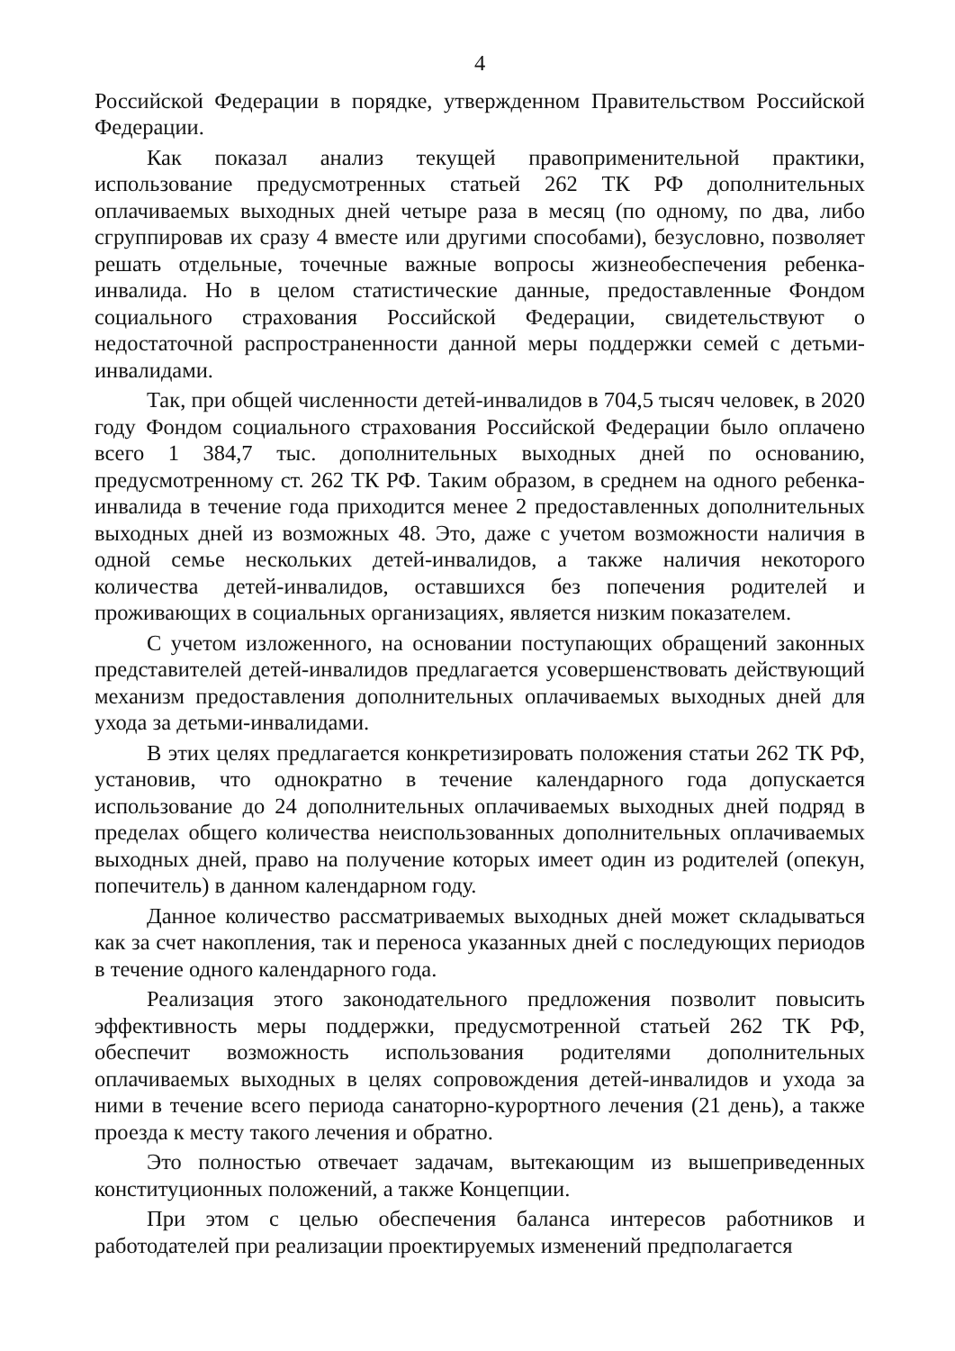4
Российской Федерации в порядке, утвержденном Правительством Российской Федерации.
Как показал анализ текущей правоприменительной практики, использование предусмотренных статьей 262 ТК РФ дополнительных оплачиваемых выходных дней четыре раза в месяц (по одному, по два, либо сгруппировав их сразу 4 вместе или другими способами), безусловно, позволяет решать отдельные, точечные важные вопросы жизнеобеспечения ребенка-инвалида. Но в целом статистические данные, предоставленные Фондом социального страхования Российской Федерации, свидетельствуют о недостаточной распространенности данной меры поддержки семей с детьми-инвалидами.
Так, при общей численности детей-инвалидов в 704,5 тысяч человек, в 2020 году Фондом социального страхования Российской Федерации было оплачено всего 1 384,7 тыс. дополнительных выходных дней по основанию, предусмотренному ст. 262 ТК РФ. Таким образом, в среднем на одного ребенка-инвалида в течение года приходится менее 2 предоставленных дополнительных выходных дней из возможных 48. Это, даже с учетом возможности наличия в одной семье нескольких детей-инвалидов, а также наличия некоторого количества детей-инвалидов, оставшихся без попечения родителей и проживающих в социальных организациях, является низким показателем.
С учетом изложенного, на основании поступающих обращений законных представителей детей-инвалидов предлагается усовершенствовать действующий механизм предоставления дополнительных оплачиваемых выходных дней для ухода за детьми-инвалидами.
В этих целях предлагается конкретизировать положения статьи 262 ТК РФ, установив, что однократно в течение календарного года допускается использование до 24 дополнительных оплачиваемых выходных дней подряд в пределах общего количества неиспользованных дополнительных оплачиваемых выходных дней, право на получение которых имеет один из родителей (опекун, попечитель) в данном календарном году.
Данное количество рассматриваемых выходных дней может складываться как за счет накопления, так и переноса указанных дней с последующих периодов в течение одного календарного года.
Реализация этого законодательного предложения позволит повысить эффективность меры поддержки, предусмотренной статьей 262 ТК РФ, обеспечит возможность использования родителями дополнительных оплачиваемых выходных в целях сопровождения детей-инвалидов и ухода за ними в течение всего периода санаторно-курортного лечения (21 день), а также проезда к месту такого лечения и обратно.
Это полностью отвечает задачам, вытекающим из вышеприведенных конституционных положений, а также Концепции.
При этом с целью обеспечения баланса интересов работников и работодателей при реализации проектируемых изменений предполагается